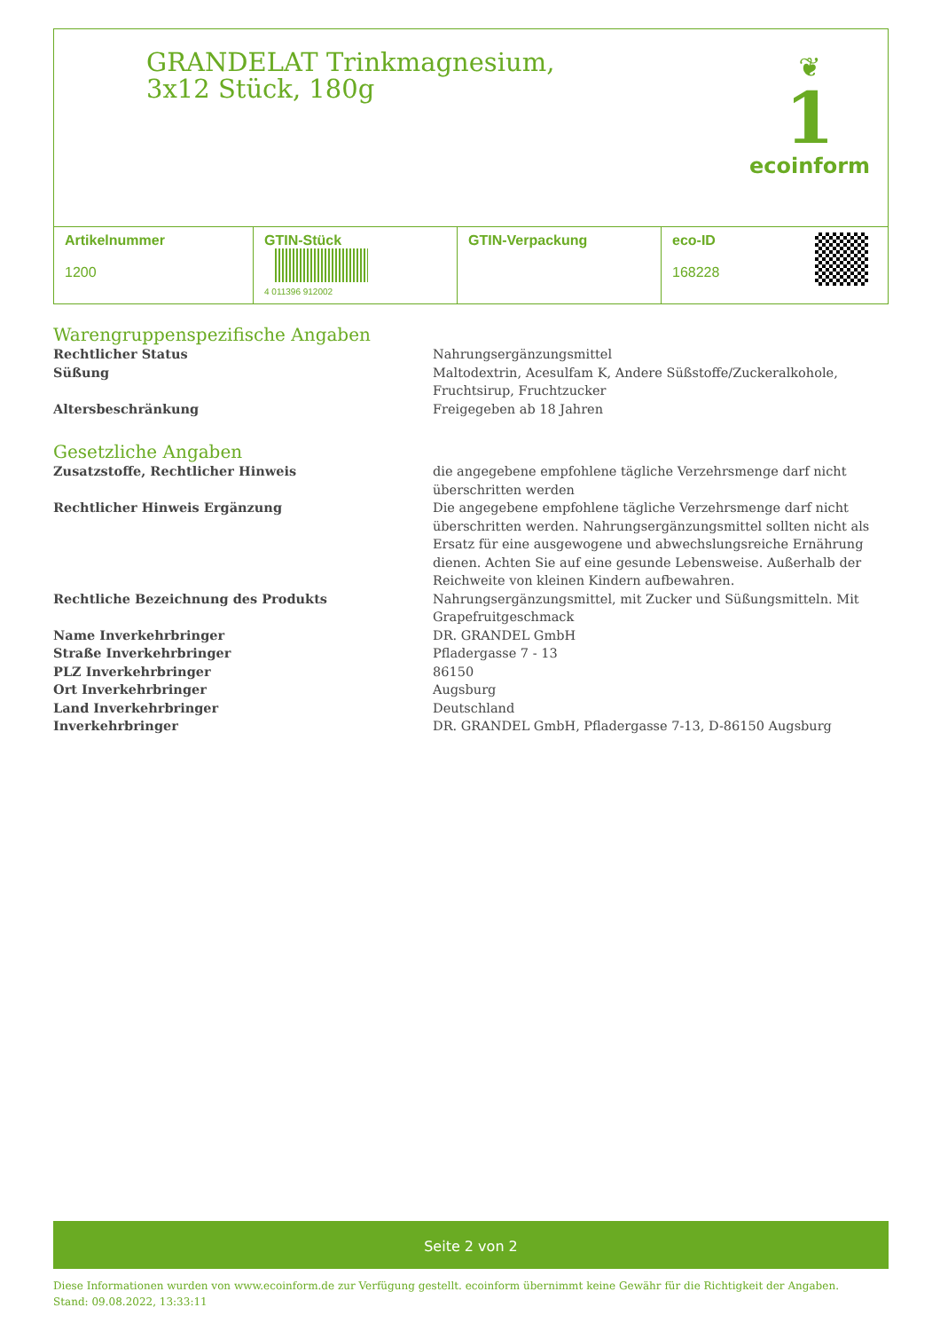GRANDELAT Trinkmagnesium, 3x12 Stück, 180g
❦
1
ecoinform
| Artikelnummer 1200 | GTIN-Stück 4 011396 912002 | GTIN-Verpackung | eco-ID 168228 | |
Warengruppenspezifische Angaben
| Rechtlicher Status | Nahrungsergänzungsmittel |
| Süßung | Maltodextrin, Acesulfam K, Andere Süßstoffe/Zuckeralkohole, Fruchtsirup, Fruchtzucker |
| Altersbeschränkung | Freigegeben ab 18 Jahren |
Gesetzliche Angaben
| Zusatzstoffe, Rechtlicher Hinweis | die angegebene empfohlene tägliche Verzehrsmenge darf nicht überschritten werden |
| Rechtlicher Hinweis Ergänzung | Die angegebene empfohlene tägliche Verzehrsmenge darf nicht überschritten werden. Nahrungsergänzungsmittel sollten nicht als Ersatz für eine ausgewogene und abwechslungsreiche Ernährung dienen. Achten Sie auf eine gesunde Lebensweise. Außerhalb der Reichweite von kleinen Kindern aufbewahren. |
| Rechtliche Bezeichnung des Produkts | Nahrungsergänzungsmittel, mit Zucker und Süßungsmitteln. Mit Grapefruitgeschmack |
| Name Inverkehrbringer | DR. GRANDEL GmbH |
| Straße Inverkehrbringer | Pfladergasse 7 - 13 |
| PLZ Inverkehrbringer | 86150 |
| Ort Inverkehrbringer | Augsburg |
| Land Inverkehrbringer | Deutschland |
| Inverkehrbringer | DR. GRANDEL GmbH, Pfladergasse 7-13, D-86150 Augsburg |
Seite 2 von 2
Diese Informationen wurden von www.ecoinform.de zur Verfügung gestellt. ecoinform übernimmt keine Gewähr für die Richtigkeit der Angaben.
Stand: 09.08.2022, 13:33:11